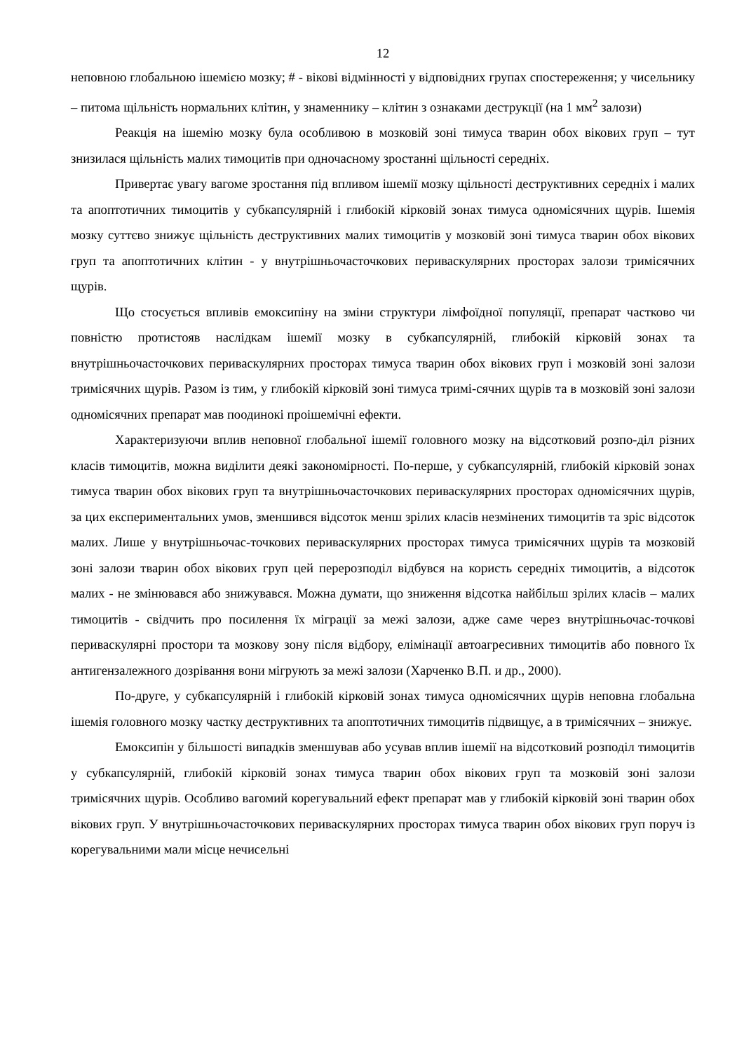12
неповною глобальною ішемією мозку; # - вікові відмінності у відповідних групах спостереження; у чисельнику – питома щільність нормальних клітин, у знаменнику – клітин з ознаками деструкції (на 1 мм<sup>2</sup> залози)
Реакція на ішемію мозку була особливою в мозковій зоні тимуса тварин обох вікових груп – тут знизилася щільність малих тимоцитів при одночасному зростанні щільності середніх.
Привертає увагу вагоме зростання під впливом ішемії мозку щільності деструктивних середніх і малих та апоптотичних тимоцитів у субкапсулярній і глибокій кірковій зонах тимуса одномісячних щурів. Ішемія мозку суттєво знижує щільність деструктивних малих тимоцитів у мозковій зоні тимуса тварин обох вікових груп та апоптотичних клітин - у внутрішньочасточкових периваскулярних просторах залози тримісячних щурів.
Що стосується впливів емоксипіну на зміни структури лімфоїдної популяції, препарат частково чи повністю протистояв наслідкам ішемії мозку в субкапсулярній, глибокій кірковій зонах та внутрішньочасточкових периваскулярних просторах тимуса тварин обох вікових груп і мозковій зоні залози тримісячних щурів. Разом із тим, у глибокій кірковій зоні тимуса тримі-сячних щурів та в мозковій зоні залози одномісячних препарат мав поодинокі проішемічні ефекти.
Характеризуючи вплив неповної глобальної ішемії головного мозку на відсотковий розпо-діл різних класів тимоцитів, можна виділити деякі закономірності. По-перше, у субкапсулярній, глибокій кірковій зонах тимуса тварин обох вікових груп та внутрішньочасточкових периваскулярних просторах одномісячних щурів, за цих експериментальних умов, зменшився відсоток менш зрілих класів незмінених тимоцитів та зріс відсоток малих. Лише у внутрішньочас-точкових периваскулярних просторах тимуса тримісячних щурів та мозковій зоні залози тварин обох вікових груп цей перерозподіл відбувся на користь середніх тимоцитів, а відсоток малих - не змінювався або знижувався. Можна думати, що зниження відсотка найбільш зрілих класів – малих тимоцитів - свідчить про посилення їх міграції за межі залози, адже саме через внутрішньочас-точкові периваскулярні простори та мозкову зону після відбору, елімінації автоагресивних тимоцитів або повного їх антигензалежного дозрівання вони мігрують за межі залози (Харченко В.П. и др., 2000).
По-друге, у субкапсулярній і глибокій кірковій зонах тимуса одномісячних щурів неповна глобальна ішемія головного мозку частку деструктивних та апоптотичних тимоцитів підвищує, а в тримісячних – знижує.
Емоксипін у більшості випадків зменшував або усував вплив ішемії на відсотковий розподіл тимоцитів у субкапсулярній, глибокій кірковій зонах тимуса тварин обох вікових груп та мозковій зоні залози тримісячних щурів. Особливо вагомий корегувальний ефект препарат мав у глибокій кірковій зоні тварин обох вікових груп. У внутрішньочасточкових периваскулярних просторах тимуса тварин обох вікових груп поруч із корегувальними мали місце нечисельні